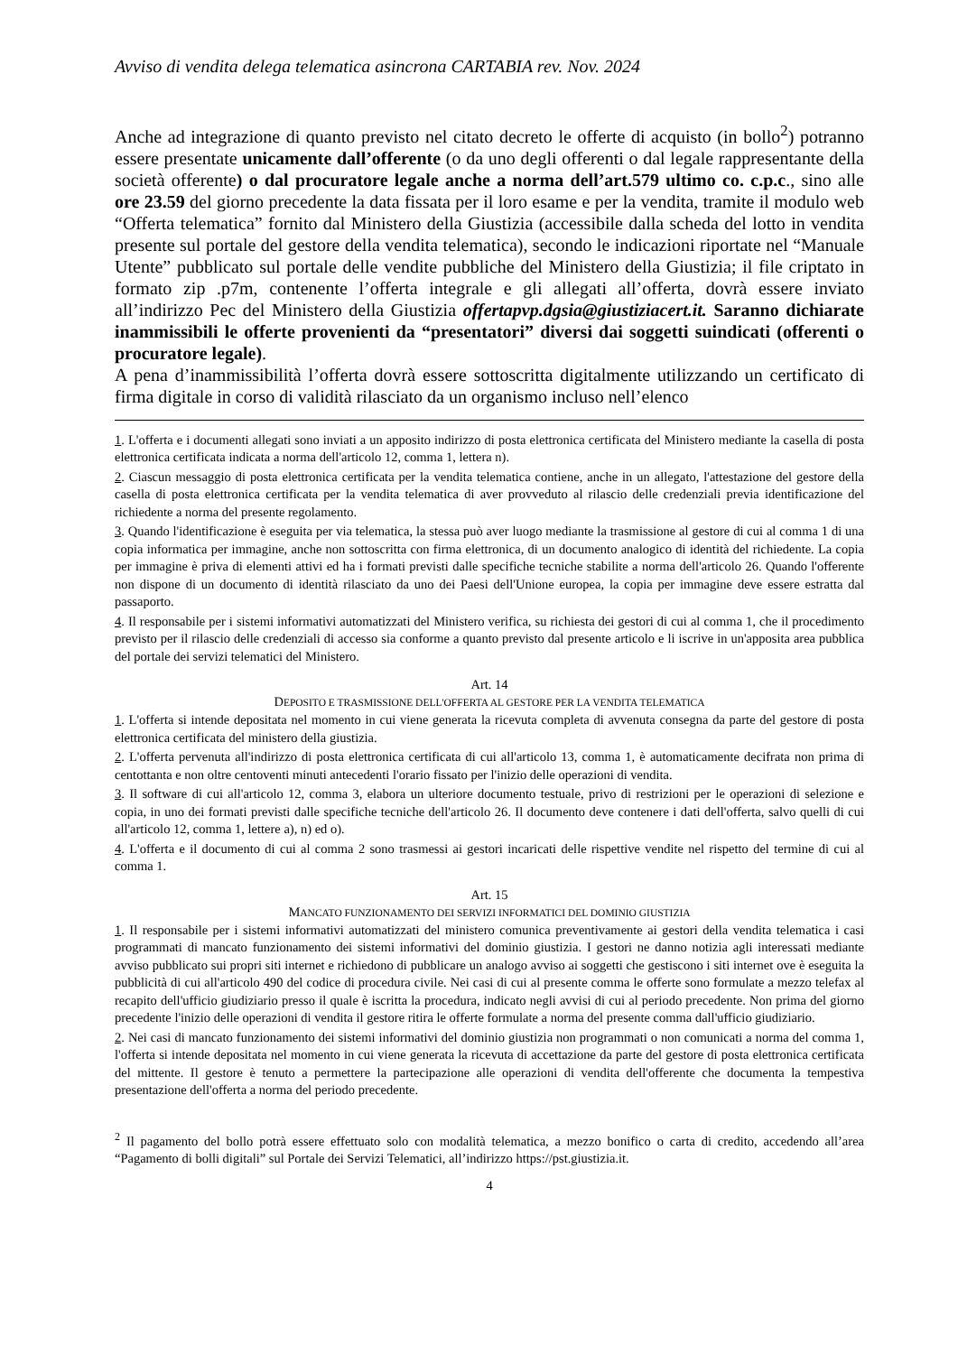Avviso di vendita delega telematica asincrona CARTABIA rev. Nov. 2024
Anche ad integrazione di quanto previsto nel citato decreto le offerte di acquisto (in bollo<sup>2</sup>) potranno essere presentate unicamente dall’offerente (o da uno degli offerenti o dal legale rappresentante della società offerente) o dal procuratore legale anche a norma dell’art.579 ultimo co. c.p.c., sino alle ore 23.59 del giorno precedente la data fissata per il loro esame e per la vendita, tramite il modulo web “Offerta telematica” fornito dal Ministero della Giustizia (accessibile dalla scheda del lotto in vendita presente sul portale del gestore della vendita telematica), secondo le indicazioni riportate nel “Manuale Utente” pubblicato sul portale delle vendite pubbliche del Ministero della Giustizia; il file criptato in formato zip .p7m, contenente l’offerta integrale e gli allegati all’offerta, dovrà essere inviato all’indirizzo Pec del Ministero della Giustizia offertapvp.dgsia@giustiziacert.it. Saranno dichiarate inammissibili le offerte provenienti da “presentatori” diversi dai soggetti suindicati (offerenti o procuratore legale).
A pena d’inammissibilità l’offerta dovrà essere sottoscritta digitalmente utilizzando un certificato di firma digitale in corso di validità rilasciato da un organismo incluso nell’elenco
1. L'offerta e i documenti allegati sono inviati a un apposito indirizzo di posta elettronica certificata del Ministero mediante la casella di posta elettronica certificata indicata a norma dell'articolo 12, comma 1, lettera n).
2. Ciascun messaggio di posta elettronica certificata per la vendita telematica contiene, anche in un allegato, l'attestazione del gestore della casella di posta elettronica certificata per la vendita telematica di aver provveduto al rilascio delle credenziali previa identificazione del richiedente a norma del presente regolamento.
3. Quando l'identificazione è eseguita per via telematica, la stessa può aver luogo mediante la trasmissione al gestore di cui al comma 1 di una copia informatica per immagine, anche non sottoscritta con firma elettronica, di un documento analogico di identità del richiedente. La copia per immagine è priva di elementi attivi ed ha i formati previsti dalle specifiche tecniche stabilite a norma dell'articolo 26. Quando l'offerente non dispone di un documento di identità rilasciato da uno dei Paesi dell'Unione europea, la copia per immagine deve essere estratta dal passaporto.
4. Il responsabile per i sistemi informativi automatizzati del Ministero verifica, su richiesta dei gestori di cui al comma 1, che il procedimento previsto per il rilascio delle credenziali di accesso sia conforme a quanto previsto dal presente articolo e li iscrive in un'apposita area pubblica del portale dei servizi telematici del Ministero.
Art. 14
DEPOSITO E TRASMISSIONE DELL'OFFERTA AL GESTORE PER LA VENDITA TELEMATICA
1. L'offerta si intende depositata nel momento in cui viene generata la ricevuta completa di avvenuta consegna da parte del gestore di posta elettronica certificata del ministero della giustizia.
2. L'offerta pervenuta all'indirizzo di posta elettronica certificata di cui all'articolo 13, comma 1, è automaticamente decifrata non prima di centottanta e non oltre centoventi minuti antecedenti l'orario fissato per l'inizio delle operazioni di vendita.
3. Il software di cui all'articolo 12, comma 3, elabora un ulteriore documento testuale, privo di restrizioni per le operazioni di selezione e copia, in uno dei formati previsti dalle specifiche tecniche dell'articolo 26. Il documento deve contenere i dati dell'offerta, salvo quelli di cui all'articolo 12, comma 1, lettere a), n) ed o).
4. L'offerta e il documento di cui al comma 2 sono trasmessi ai gestori incaricati delle rispettive vendite nel rispetto del termine di cui al comma 1.
Art. 15
MANCATO FUNZIONAMENTO DEI SERVIZI INFORMATICI DEL DOMINIO GIUSTIZIA
1. Il responsabile per i sistemi informativi automatizzati del ministero comunica preventivamente ai gestori della vendita telematica i casi programmati di mancato funzionamento dei sistemi informativi del dominio giustizia. I gestori ne danno notizia agli interessati mediante avviso pubblicato sui propri siti internet e richiedono di pubblicare un analogo avviso ai soggetti che gestiscono i siti internet ove è eseguita la pubblicità di cui all'articolo 490 del codice di procedura civile. Nei casi di cui al presente comma le offerte sono formulate a mezzo telefax al recapito dell'ufficio giudiziario presso il quale è iscritta la procedura, indicato negli avvisi di cui al periodo precedente. Non prima del giorno precedente l'inizio delle operazioni di vendita il gestore ritira le offerte formulate a norma del presente comma dall'ufficio giudiziario.
2. Nei casi di mancato funzionamento dei sistemi informativi del dominio giustizia non programmati o non comunicati a norma del comma 1, l'offerta si intende depositata nel momento in cui viene generata la ricevuta di accettazione da parte del gestore di posta elettronica certificata del mittente. Il gestore è tenuto a permettere la partecipazione alle operazioni di vendita dell'offerente che documenta la tempestiva presentazione dell'offerta a norma del periodo precedente.
<sup>2</sup> Il pagamento del bollo potrà essere effettuato solo con modalità telematica, a mezzo bonifico o carta di credito, accedendo all’area “Pagamento di bolli digitali” sul Portale dei Servizi Telematici, all’indirizzo https://pst.giustizia.it.
4